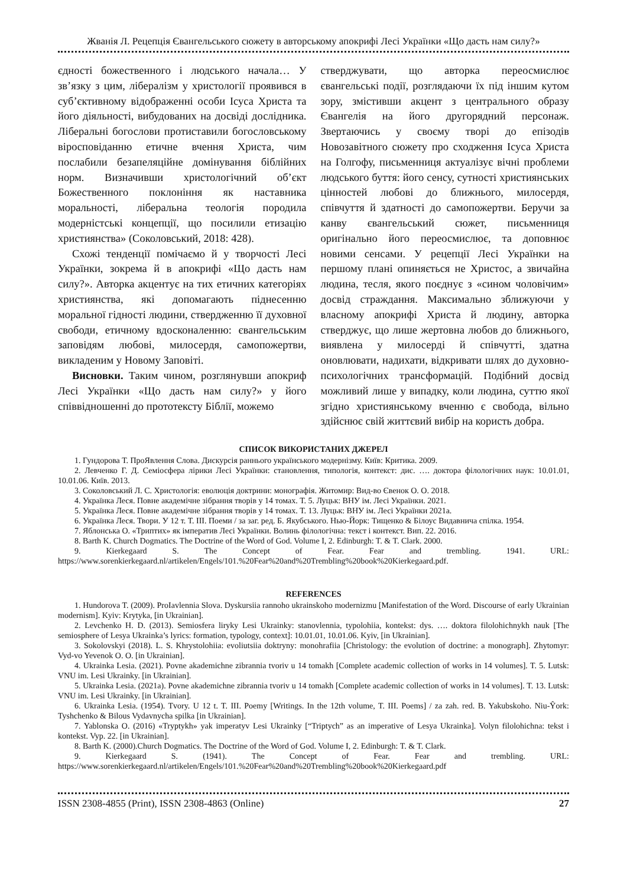Жванія Л. Рецепція Євангельського сюжету в авторському апокрифі Лесі Українки «Що дасть нам силу?»
єдності божественного і людського начала… У зв’язку з цим, лібералізм у христології проявився в суб’єктивному відображенні особи Ісуса Христа та його діяльності, вибудованих на досвіді дослідника. Ліберальні богослови протиставили богословському віросповіданню етичне вчення Христа, чим послабили безапеляційне домінування біблійних норм. Визначивши христологічний об’єкт Божественного поклоніння як наставника моральності, ліберальна теологія породила модерністські концепції, що посилили етизацію християнства» (Соколовський, 2018: 428).
Схожі тенденції помічаємо й у творчості Лесі Українки, зокрема й в апокрифі «Що дасть нам силу?». Авторка акцентує на тих етичних категоріях християнства, які допомагають піднесенню моральної гідності людини, ствердженню її духовної свободи, етичному вдосконаленню: євангельським заповідям любові, милосердя, самопожертви, викладеним у Новому Заповіті.
Висновки. Таким чином, розглянувши апокриф Лесі Українки «Що дасть нам силу?» у його співвідношенні до прототексту Біблії, можемо
стверджувати, що авторка переосмислює євангельські події, розглядаючи їх під іншим кутом зору, змістивши акцент з центрального образу Євангелія на його другорядний персонаж. Звертаючись у своєму творі до епізодів Новозавітного сюжету про сходження Ісуса Христа на Голгофу, письменниця актуалізує вічні проблеми людського буття: його сенсу, сутності християнських цінностей любові до ближнього, милосердя, співчуття й здатності до самопожертви. Беручи за канву євангельський сюжет, письменниця оригінально його переосмислює, та доповнює новими сенсами. У рецепції Лесі Українки на першому плані опиняється не Христос, а звичайна людина, тесля, якого поєднує з «сином чоловічим» досвід страждання. Максимально зближуючи у власному апокрифі Христа й людину, авторка стверджує, що лише жертовна любов до ближнього, виявлена у милосерді й співчутті, здатна оновлювати, надихати, відкривати шлях до духовно-психологічних трансформацій. Подібний досвід можливий лише у випадку, коли людина, суттю якої згідно християнському вченню є свобода, вільно здійснює свій життєвий вибір на користь добра.
СПИСОК ВИКОРИСТАНИХ ДЖЕРЕЛ
1. Гундорова Т. ПроЯвлення Слова. Дискурсія раннього українського модернізму. Київ: Критика. 2009.
2. Левченко Г. Д. Семіосфера лірики Лесі Українки: становлення, типологія, контекст: дис. …. доктора філологічних наук: 10.01.01, 10.01.06. Київ. 2013.
3. Соколовський Л. С. Христологія: еволюція доктрини: монографія. Житомир: Вид-во Євенок О. О. 2018.
4. Українка Леся. Повне академічне зібрання творів у 14 томах. Т. 5. Луцьк: ВНУ ім. Лесі Українки. 2021.
5. Українка Леся. Повне академічне зібрання творів у 14 томах. Т. 13. Луцьк: ВНУ ім. Лесі Українки 2021a.
6. Українка Леся. Твори. У 12 т. Т. ІІІ. Поеми / за заг. ред. Б. Якубського. Нью-Йорк: Тищенко & Білоус Видавнича спілка. 1954.
7. Яблонська О. «Триптих» як імператив Лесі Українки. Волинь філологічна: текст і контекст. Вип. 22. 2016.
8. Barth K. Church Dogmatics. The Doctrine of the Word of God. Volume I, 2. Edinburgh: T. & T. Clark. 2000.
9. Kierkegaard S. The Concept of Fear. Fear and trembling. 1941. URL: https://www.sorenkierkegaard.nl/artikelen/Engels/101.%20Fear%20and%20Trembling%20book%20Kierkegaard.pdf.
REFERENCES
1. Hundorova T. (2009). ProIavlennia Slova. Dyskursiia rannoho ukrainskoho modernizmu [Manifestation of the Word. Discourse of early Ukrainian modernism]. Kyiv: Krytyka, [in Ukrainian].
2. Levchenko H. D. (2013). Semiosfera liryky Lesi Ukrainky: stanovlennia, typolohiia, kontekst: dys. …. doktora filolohichnykh nauk [The semiosphere of Lesya Ukrainka’s lyrics: formation, typology, context]: 10.01.01, 10.01.06. Kyiv, [in Ukrainian].
3. Sokolovskyi (2018). L. S. Khrystolohiia: evoliutsiia doktryny: monohrafiia [Christology: the evolution of doctrine: a monograph]. Zhytomyr: Vyd-vo Yevenok O. O. [in Ukrainian].
4. Ukrainka Lesia. (2021). Povne akademichne zibrannia tvoriv u 14 tomakh [Complete academic collection of works in 14 volumes]. T. 5. Lutsk: VNU im. Lesi Ukrainky. [in Ukrainian].
5. Ukrainka Lesia. (2021a). Povne akademichne zibrannia tvoriv u 14 tomakh [Complete academic collection of works in 14 volumes]. T. 13. Lutsk: VNU im. Lesi Ukrainky. [in Ukrainian].
6. Ukrainka Lesia. (1954). Tvory. U 12 t. T. III. Poemy [Writings. In the 12th volume, T. III. Poems] / za zah. red. B. Yakubskoho. Niu-Ŷork: Tyshchenko & Bilous Vydavnycha spilka [in Ukrainian].
7. Yablonska O. (2016) «Tryptykh» yak imperatyv Lesi Ukrainky [“Triptych” as an imperative of Lesya Ukrainka]. Volyn filolohichna: tekst i kontekst. Vyp. 22. [in Ukrainian].
8. Barth K. (2000).Church Dogmatics. The Doctrine of the Word of God. Volume I, 2. Edinburgh: T. & T. Clark.
9. Kierkegaard S. (1941). The Concept of Fear. Fear and trembling. URL: https://www.sorenkierkegaard.nl/artikelen/Engels/101.%20Fear%20and%20Trembling%20book%20Kierkegaard.pdf
ISSN 2308-4855 (Print), ISSN 2308-4863 (Online) 27